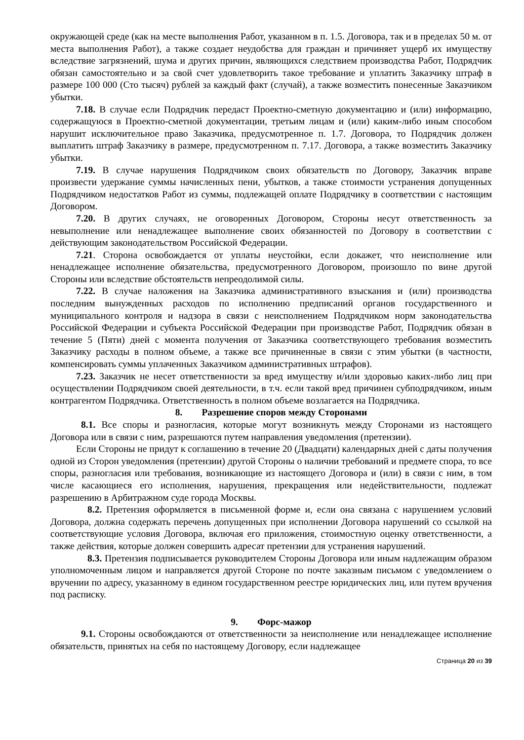окружающей среде (как на месте выполнения Работ, указанном в п. 1.5. Договора, так и в пределах 50 м. от места выполнения Работ), а также создает неудобства для граждан и причиняет ущерб их имуществу вследствие загрязнений, шума и других причин, являющихся следствием производства Работ, Подрядчик обязан самостоятельно и за свой счет удовлетворить такое требование и уплатить Заказчику штраф в размере 100 000 (Сто тысяч) рублей за каждый факт (случай), а также возместить понесенные Заказчиком убытки.
7.18. В случае если Подрядчик передаст Проектно-сметную документацию и (или) информацию, содержащуюся в Проектно-сметной документации, третьим лицам и (или) каким-либо иным способом нарушит исключительное право Заказчика, предусмотренное п. 1.7. Договора, то Подрядчик должен выплатить штраф Заказчику в размере, предусмотренном п. 7.17. Договора, а также возместить Заказчику убытки.
7.19. В случае нарушения Подрядчиком своих обязательств по Договору, Заказчик вправе произвести удержание суммы начисленных пени, убытков, а также стоимости устранения допущенных Подрядчиком недостатков Работ из суммы, подлежащей оплате Подрядчику в соответствии с настоящим Договором.
7.20. В других случаях, не оговоренных Договором, Стороны несут ответственность за невыполнение или ненадлежащее выполнение своих обязанностей по Договору в соответствии с действующим законодательством Российской Федерации.
7.21. Сторона освобождается от уплаты неустойки, если докажет, что неисполнение или ненадлежащее исполнение обязательства, предусмотренного Договором, произошло по вине другой Стороны или вследствие обстоятельств непреодолимой силы.
7.22. В случае наложения на Заказчика административного взыскания и (или) производства последним вынужденных расходов по исполнению предписаний органов государственного и муниципального контроля и надзора в связи с неисполнением Подрядчиком норм законодательства Российской Федерации и субъекта Российской Федерации при производстве Работ, Подрядчик обязан в течение 5 (Пяти) дней с момента получения от Заказчика соответствующего требования возместить Заказчику расходы в полном объеме, а также все причиненные в связи с этим убытки (в частности, компенсировать суммы уплаченных Заказчиком административных штрафов).
7.23. Заказчик не несет ответственности за вред имуществу и/или здоровью каких-либо лиц при осуществлении Подрядчиком своей деятельности, в т.ч. если такой вред причинен субподрядчиком, иным контрагентом Подрядчика. Ответственность в полном объеме возлагается на Подрядчика.
8. Разрешение споров между Сторонами
8.1. Все споры и разногласия, которые могут возникнуть между Сторонами из настоящего Договора или в связи с ним, разрешаются путем направления уведомления (претензии).
Если Стороны не придут к соглашению в течение 20 (Двадцати) календарных дней с даты получения одной из Сторон уведомления (претензии) другой Стороны о наличии требований и предмете спора, то все споры, разногласия или требования, возникающие из настоящего Договора и (или) в связи с ним, в том числе касающиеся его исполнения, нарушения, прекращения или недействительности, подлежат разрешению в Арбитражном суде города Москвы.
8.2. Претензия оформляется в письменной форме и, если она связана с нарушением условий Договора, должна содержать перечень допущенных при исполнении Договора нарушений со ссылкой на соответствующие условия Договора, включая его приложения, стоимостную оценку ответственности, а также действия, которые должен совершить адресат претензии для устранения нарушений.
8.3. Претензия подписывается руководителем Стороны Договора или иным надлежащим образом уполномоченным лицом и направляется другой Стороне по почте заказным письмом с уведомлением о вручении по адресу, указанному в едином государственном реестре юридических лиц, или путем вручения под расписку.
9. Форс-мажор
9.1. Стороны освобождаются от ответственности за неисполнение или ненадлежащее исполнение обязательств, принятых на себя по настоящему Договору, если надлежащее
Страница 20 из 39